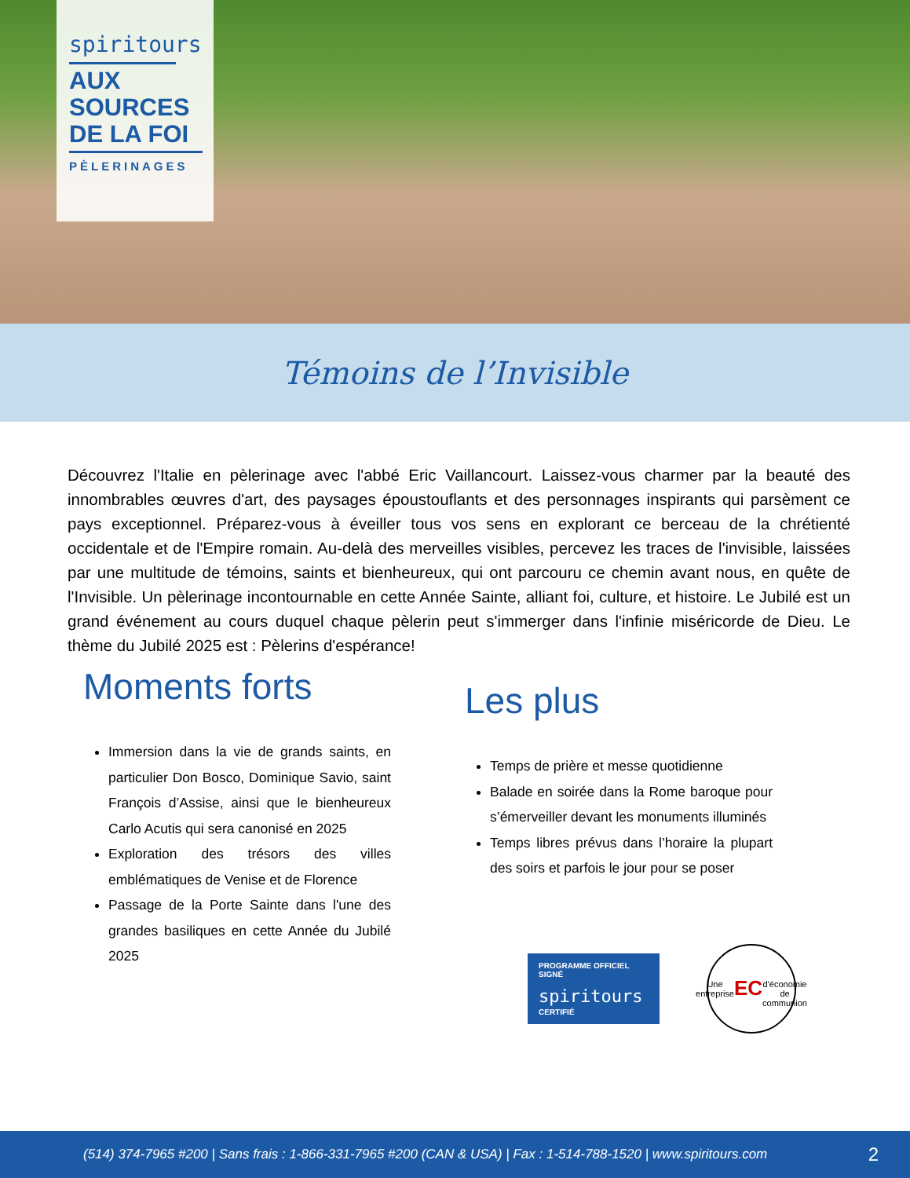spiritours
AUX
SOURCES
DE LA FOI
PÈLERINAGES
Témoins de l’Invisible
Découvrez l'Italie en pèlerinage avec l'abbé Eric Vaillancourt. Laissez-vous charmer par la beauté des innombrables œuvres d'art, des paysages époustouflants et des personnages inspirants qui parsèment ce pays exceptionnel. Préparez-vous à éveiller tous vos sens en explorant ce berceau de la chrétienté occidentale et de l'Empire romain. Au-delà des merveilles visibles, percevez les traces de l'invisible, laissées par une multitude de témoins, saints et bienheureux, qui ont parcouru ce chemin avant nous, en quête de l'Invisible. Un pèlerinage incontournable en cette Année Sainte, alliant foi, culture, et histoire. Le Jubilé est un grand événement au cours duquel chaque pèlerin peut s'immerger dans l'infinie miséricorde de Dieu. Le thème du Jubilé 2025 est : Pèlerins d'espérance!
Moments forts
Immersion dans la vie de grands saints, en particulier Don Bosco, Dominique Savio, saint François d’Assise, ainsi que le bienheureux Carlo Acutis qui sera canonisé en 2025
Exploration des trésors des villes emblématiques de Venise et de Florence
Passage de la Porte Sainte dans l'une des grandes basiliques en cette Année du Jubilé 2025
Les plus
Temps de prière et messe quotidienne
Balade en soirée dans la Rome baroque pour s’émerveiller devant les monuments illuminés
Temps libres prévus dans l’horaire la plupart des soirs et parfois le jour pour se poser
PROGRAMME OFFICIEL
SIGNÉ
spiritours
CERTIFIÉ
Une entreprise
EC
d'économie de communion
(514) 374-7965 #200 | Sans frais : 1-866-331-7965 #200 (CAN & USA) | Fax : 1-514-788-1520 | www.spiritours.com 2